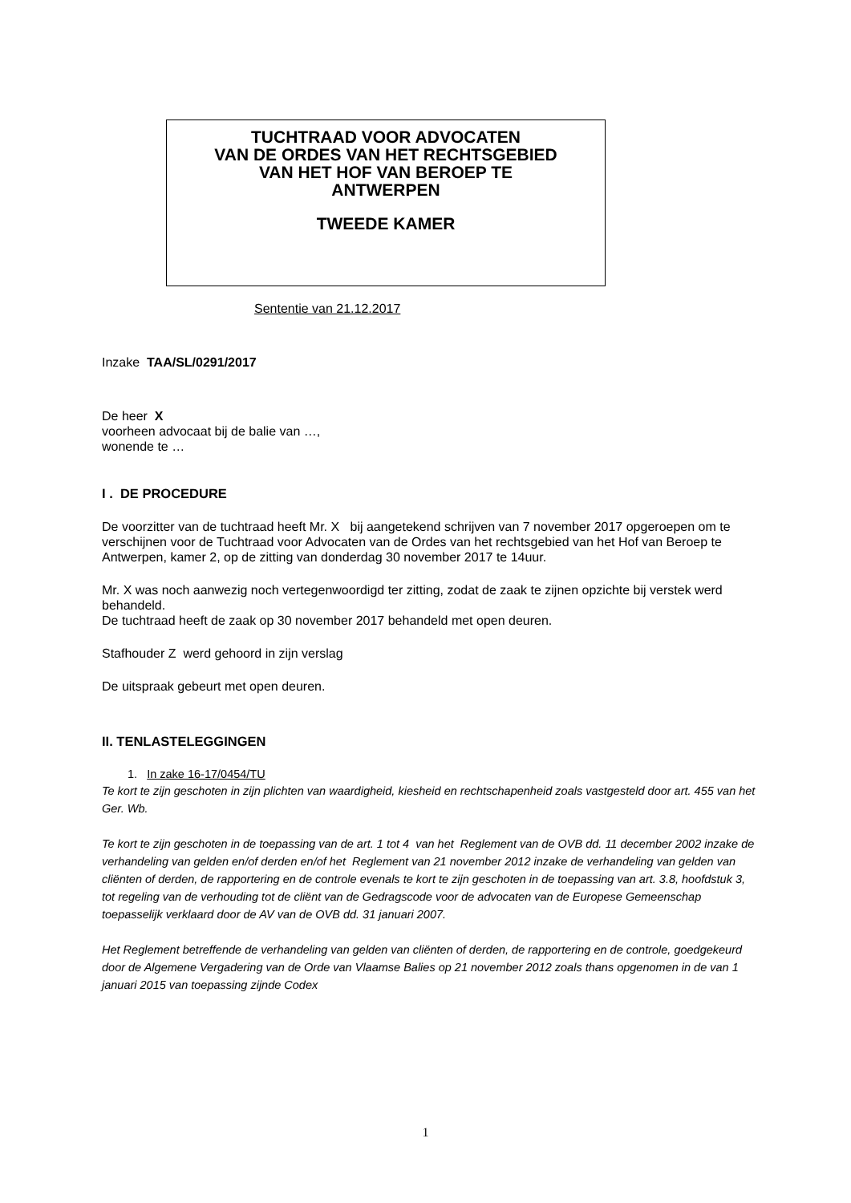TUCHTRAAD VOOR ADVOCATEN
VAN DE ORDES VAN HET RECHTSGEBIED
VAN HET HOF VAN BEROEP TE
ANTWERPEN
TWEEDE KAMER
Sententie van 21.12.2017
Inzake TAA/SL/0291/2017
De heer X
voorheen advocaat bij de balie van …,
wonende te …
I . DE PROCEDURE
De voorzitter van de tuchtraad heeft Mr. X bij aangetekend schrijven van 7 november 2017 opgeroepen om te verschijnen voor de Tuchtraad voor Advocaten van de Ordes van het rechtsgebied van het Hof van Beroep te Antwerpen, kamer 2, op de zitting van donderdag 30 november 2017 te 14uur.
Mr. X was noch aanwezig noch vertegenwoordigd ter zitting, zodat de zaak te zijnen opzichte bij verstek werd behandeld.
De tuchtraad heeft de zaak op 30 november 2017 behandeld met open deuren.
Stafhouder Z werd gehoord in zijn verslag
De uitspraak gebeurt met open deuren.
II. TENLASTELEGGINGEN
1. In zake 16-17/0454/TU
Te kort te zijn geschoten in zijn plichten van waardigheid, kiesheid en rechtschapenheid zoals vastgesteld door art. 455 van het Ger. Wb.
Te kort te zijn geschoten in de toepassing van de art. 1 tot 4 van het Reglement van de OVB dd. 11 december 2002 inzake de verhandeling van gelden en/of derden en/of het Reglement van 21 november 2012 inzake de verhandeling van gelden van cliënten of derden, de rapportering en de controle evenals te kort te zijn geschoten in de toepassing van art. 3.8, hoofdstuk 3, tot regeling van de verhouding tot de cliënt van de Gedragscode voor de advocaten van de Europese Gemeenschap toepasselijk verklaard door de AV van de OVB dd. 31 januari 2007.
Het Reglement betreffende de verhandeling van gelden van cliënten of derden, de rapportering en de controle, goedgekeurd door de Algemene Vergadering van de Orde van Vlaamse Balies op 21 november 2012 zoals thans opgenomen in de van 1 januari 2015 van toepassing zijnde Codex
1